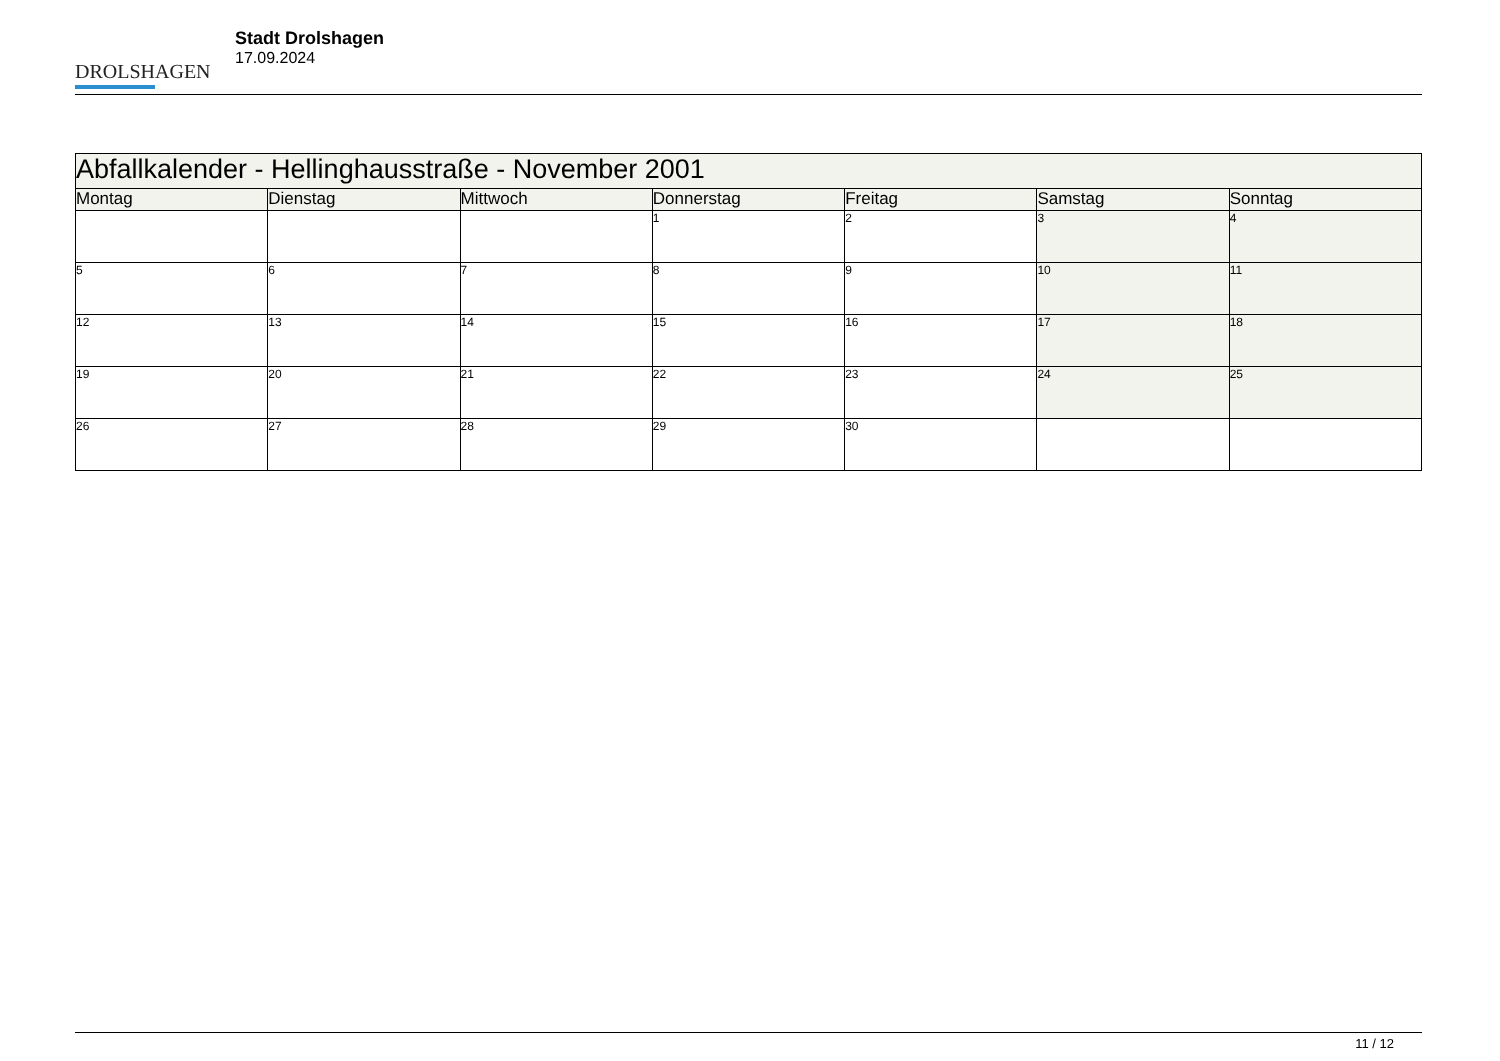DROLSHAGEN
Stadt Drolshagen
17.09.2024
| Abfallkalender - Hellinghausstraße - November 2001 | | | | | | |
| Montag | Dienstag | Mittwoch | Donnerstag | Freitag | Samstag | Sonntag |
| | | | 1 | 2 | 3 | 4 |
| 5 | 6 | 7 | 8 | 9 | 10 | 11 |
| 12 | 13 | 14 | 15 | 16 | 17 | 18 |
| 19 | 20 | 21 | 22 | 23 | 24 | 25 |
| 26 | 27 | 28 | 29 | 30 | | |
11 / 12